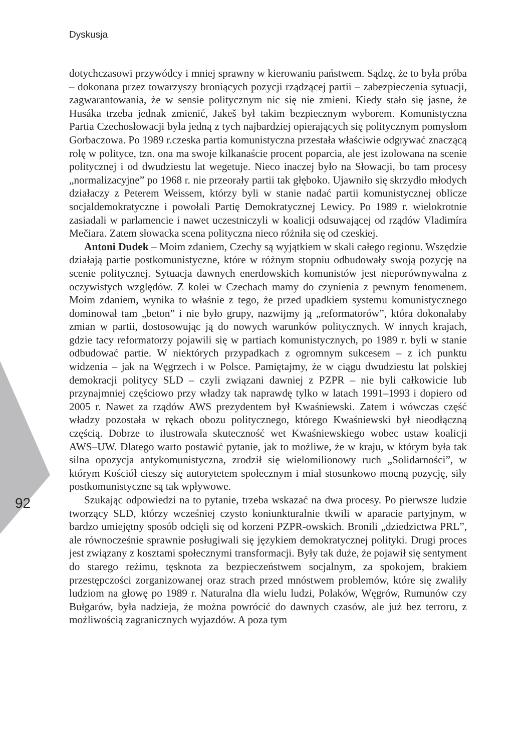Dyskusja
dotychczasowi przywódcy i mniej sprawny w kierowaniu państwem. Sądzę, że to była próba – dokonana przez towarzyszy broniących pozycji rządzącej partii – zabezpieczenia sytuacji, zagwarantowania, że w sensie politycznym nic się nie zmieni. Kiedy stało się jasne, że Husáka trzeba jednak zmienić, Jakeš był takim bezpiecznym wyborem. Komunistyczna Partia Czechosłowacji była jedną z tych najbardziej opierających się politycznym pomysłom Gorbaczowa. Po 1989 r.czeska partia komunistyczna przestała właściwie odgrywać znaczącą rolę w polityce, tzn. ona ma swoje kilkanaście procent poparcia, ale jest izolowana na scenie politycznej i od dwudziestu lat wegetuje. Nieco inaczej było na Słowacji, bo tam procesy „normalizacyjne” po 1968 r. nie przeorały partii tak głęboko. Ujawniło się skrzydło młodych działaczy z Peterem Weissem, którzy byli w stanie nadać partii komunistycznej oblicze socjaldemokratyczne i powołali Partię Demokratycznej Lewicy. Po 1989 r. wielokrotnie zasiadali w parlamencie i nawet uczestniczyli w koalicji odsuwającej od rządów Vladimíra Mečiara. Zatem słowacka scena polityczna nieco różniła się od czeskiej.
Antoni Dudek – Moim zdaniem, Czechy są wyjątkiem w skali całego regionu. Wszędzie działają partie postkomunistyczne, które w różnym stopniu odbudowały swoją pozycję na scenie politycznej. Sytuacja dawnych enerdowskich komunistów jest nieporównywalna z oczywistych względów. Z kolei w Czechach mamy do czynienia z pewnym fenomenem. Moim zdaniem, wynika to właśnie z tego, że przed upadkiem systemu komunistycznego dominował tam „beton” i nie było grupy, nazwijmy ją „reformatorów”, która dokonałaby zmian w partii, dostosowując ją do nowych warunków politycznych. W innych krajach, gdzie tacy reformatorzy pojawili się w partiach komunistycznych, po 1989 r. byli w stanie odbudować partie. W niektórych przypadkach z ogromnym sukcesem – z ich punktu widzenia – jak na Węgrzech i w Polsce. Pamiętajmy, że w ciągu dwudziestu lat polskiej demokracji politycy SLD – czyli związani dawniej z PZPR – nie byli całkowicie lub przynajmniej częściowo przy władzy tak naprawdę tylko w latach 1991–1993 i dopiero od 2005 r. Nawet za rządów AWS prezydentem był Kwaśniewski. Zatem i wówczas część władzy pozostała w rękach obozu politycznego, którego Kwaśniewski był nieodłączną częścią. Dobrze to ilustrowała skuteczność wet Kwaśniewskiego wobec ustaw koalicji AWS–UW. Dlatego warto postawić pytanie, jak to możliwe, że w kraju, w którym była tak silna opozycja antykomunistyczna, zrodził się wielomilionowy ruch „Solidarności”, w którym Kościół cieszy się autorytetem społecznym i miał stosunkowo mocną pozycję, siły postkomunistyczne są tak wpływowe.
Szukając odpowiedzi na to pytanie, trzeba wskazać na dwa procesy. Po pierwsze ludzie tworzący SLD, którzy wcześniej czysto koniunkturalnie tkwili w aparacie partyjnym, w bardzo umiejętny sposób odcięli się od korzeni PZPR-owskich. Bronili „dziedzictwa PRL”, ale równocześnie sprawnie posługiwali się językiem demokratycznej polityki. Drugi proces jest związany z kosztami społecznymi transformacji. Były tak duże, że pojawił się sentyment do starego reżimu, tęsknota za bezpieczeństwem socjalnym, za spokojem, brakiem przestępczości zorganizowanej oraz strach przed mnóstwem problemów, które się zwaliły ludziom na głowę po 1989 r. Naturalna dla wielu ludzi, Polaków, Węgrów, Rumunów czy Bułgarów, była nadzieja, że można powrócić do dawnych czasów, ale już bez terroru, z możliwością zagranicznych wyjazdów. A poza tym
92